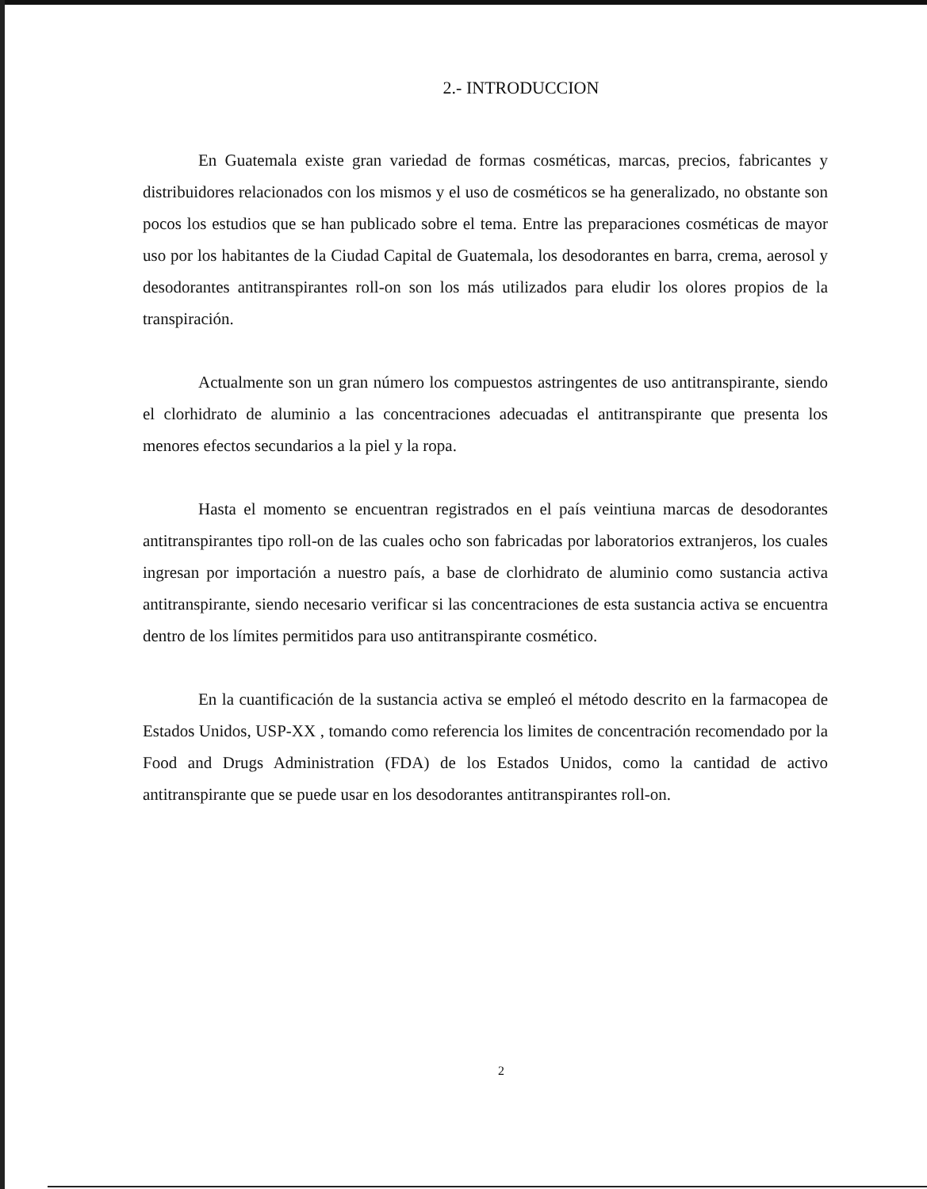2.- INTRODUCCION
En Guatemala existe gran variedad de formas cosméticas, marcas, precios, fabricantes y distribuidores relacionados con los mismos y el uso de cosméticos se ha generalizado, no obstante son pocos los estudios que se han publicado sobre el tema. Entre las preparaciones cosméticas de mayor uso por los habitantes de la Ciudad Capital de Guatemala, los desodorantes en barra, crema, aerosol y desodorantes antitranspirantes roll-on son los más utilizados para eludir los olores propios de la transpiración.
Actualmente son un gran número los compuestos astringentes de uso antitranspirante, siendo el clorhidrato de aluminio a las concentraciones adecuadas el antitranspirante que presenta los menores efectos secundarios a la piel y la ropa.
Hasta el momento se encuentran registrados en el país veintiuna marcas de desodorantes antitranspirantes tipo roll-on de las cuales ocho son fabricadas por laboratorios extranjeros, los cuales ingresan por importación a nuestro país, a base de clorhidrato de aluminio como sustancia activa antitranspirante, siendo necesario verificar si las concentraciones de esta sustancia activa se encuentra dentro de los límites permitidos para uso antitranspirante cosmético.
En la cuantificación de la sustancia activa se empleó el método descrito en la farmacopea de Estados Unidos, USP-XX , tomando como referencia los limites de concentración recomendado por la Food and Drugs Administration (FDA) de los Estados Unidos, como la cantidad de activo antitranspirante que se puede usar en los desodorantes antitranspirantes roll-on.
2